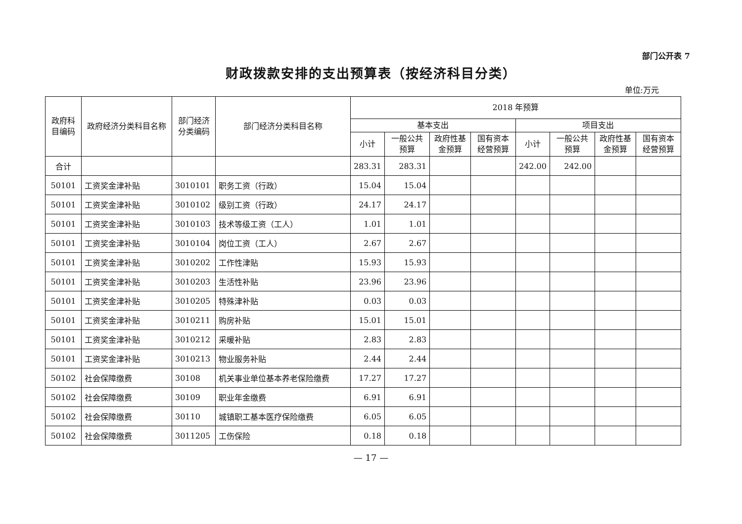部门公开表 7
财政拨款安排的支出预算表（按经济科目分类）
单位:万元
| 政府科目编码 | 政府经济分类科目名称 | 部门经济分类编码 | 部门经济分类科目名称 | 2018 年预算 | | | | | | | |
| --- | --- | --- | --- | --- | --- | --- | --- | --- | --- | --- | --- |
| | | | | 基本支出 | | | | 项目支出 | | | |
| | | | | 小计 | 一般公共预算 | 政府性基金预算 | 国有资本经营预算 | 小计 | 一般公共预算 | 政府性基金预算 | 国有资本经营预算 |
| 合计 | | | | 283.31 | 283.31 | | | 242.00 | 242.00 | | |
| 50101 | 工资奖金津补贴 | 3010101 | 职务工资（行政） | 15.04 | 15.04 | | | | | | |
| 50101 | 工资奖金津补贴 | 3010102 | 级别工资（行政） | 24.17 | 24.17 | | | | | | |
| 50101 | 工资奖金津补贴 | 3010103 | 技术等级工资（工人） | 1.01 | 1.01 | | | | | | |
| 50101 | 工资奖金津补贴 | 3010104 | 岗位工资（工人） | 2.67 | 2.67 | | | | | | |
| 50101 | 工资奖金津补贴 | 3010202 | 工作性津贴 | 15.93 | 15.93 | | | | | | |
| 50101 | 工资奖金津补贴 | 3010203 | 生活性补贴 | 23.96 | 23.96 | | | | | | |
| 50101 | 工资奖金津补贴 | 3010205 | 特殊津补贴 | 0.03 | 0.03 | | | | | | |
| 50101 | 工资奖金津补贴 | 3010211 | 购房补贴 | 15.01 | 15.01 | | | | | | |
| 50101 | 工资奖金津补贴 | 3010212 | 采暖补贴 | 2.83 | 2.83 | | | | | | |
| 50101 | 工资奖金津补贴 | 3010213 | 物业服务补贴 | 2.44 | 2.44 | | | | | | |
| 50102 | 社会保障缴费 | 30108 | 机关事业单位基本养老保险缴费 | 17.27 | 17.27 | | | | | | |
| 50102 | 社会保障缴费 | 30109 | 职业年金缴费 | 6.91 | 6.91 | | | | | | |
| 50102 | 社会保障缴费 | 30110 | 城镇职工基本医疗保险缴费 | 6.05 | 6.05 | | | | | | |
| 50102 | 社会保障缴费 | 3011205 | 工伤保险 | 0.18 | 0.18 | | | | | | |
— 17 —